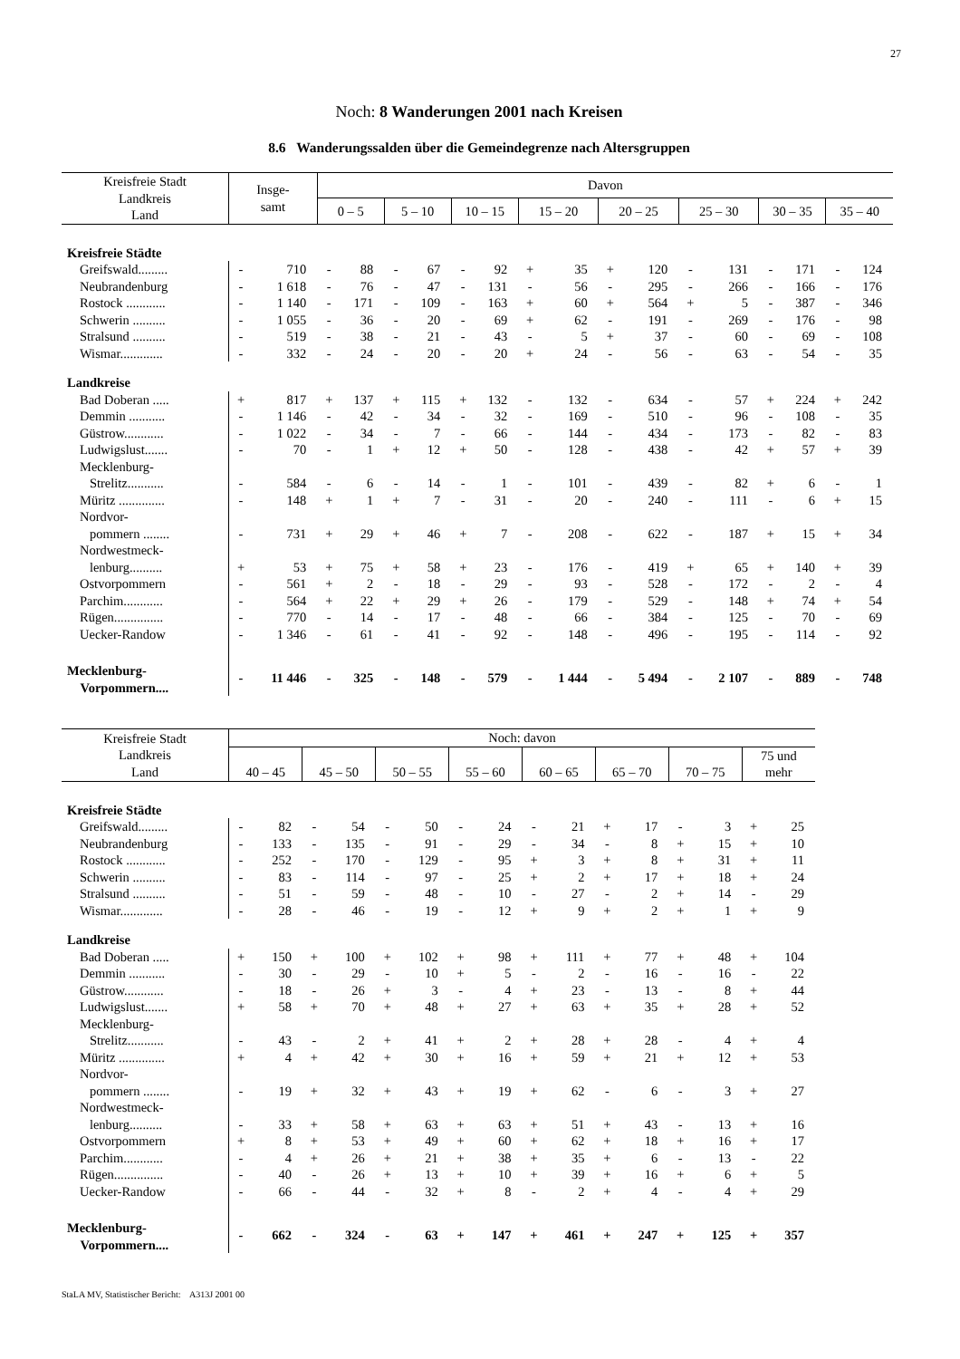27
Noch: 8 Wanderungen 2001 nach Kreisen
8.6 Wanderungssalden über die Gemeindegrenze nach Altersgruppen
| Kreisfreie Stadt Landkreis Land | Insge- samt | | Davon | | | | | | | | | | | | | | | |
| --- | --- | --- | --- | --- | --- | --- | --- | --- | --- | --- | --- | --- | --- | --- | --- | --- | --- | --- |
| | | | 0 – 5 | | 5 – 10 | | 10 – 15 | | 15 – 20 | | 20 – 25 | | 25 – 30 | | 30 – 35 | | 35 – 40 | |
| Kreisfreie Städte | | | | | | | | | | | | | | | | | | |
| Greifswald......... | - | 710 | - | 88 | - | 67 | - | 92 | + | 35 | + | 120 | - | 131 | - | 171 | - | 124 |
| Neubrandenburg | - | 1 618 | - | 76 | - | 47 | - | 131 | - | 56 | - | 295 | - | 266 | - | 166 | - | 176 |
| Rostock ............ | - | 1 140 | - | 171 | - | 109 | - | 163 | + | 60 | + | 564 | + | 5 | - | 387 | - | 346 |
| Schwerin .......... | - | 1 055 | - | 36 | - | 20 | - | 69 | + | 62 | - | 191 | - | 269 | - | 176 | - | 98 |
| Stralsund .......... | - | 519 | - | 38 | - | 21 | - | 43 | - | 5 | + | 37 | - | 60 | - | 69 | - | 108 |
| Wismar............. | - | 332 | - | 24 | - | 20 | - | 20 | + | 24 | - | 56 | - | 63 | - | 54 | - | 35 |
| Landkreise | | | | | | | | | | | | | | | | | | |
| Bad Doberan ..... | + | 817 | + | 137 | + | 115 | + | 132 | - | 132 | - | 634 | - | 57 | + | 224 | + | 242 |
| Demmin ........... | - | 1 146 | - | 42 | - | 34 | - | 32 | - | 169 | - | 510 | - | 96 | - | 108 | - | 35 |
| Güstrow............ | - | 1 022 | - | 34 | - | 7 | - | 66 | - | 144 | - | 434 | - | 173 | - | 82 | - | 83 |
| Ludwigslust....... | - | 70 | - | 1 | + | 12 | + | 50 | - | 128 | - | 438 | - | 42 | + | 57 | + | 39 |
| Mecklenburg- Strelitz........... | - | 584 | - | 6 | - | 14 | - | 1 | - | 101 | - | 439 | - | 82 | + | 6 | - | 1 |
| Müritz .............. | - | 148 | + | 1 | + | 7 | - | 31 | - | 20 | - | 240 | - | 111 | - | 6 | + | 15 |
| Nordvor- pommern ........ | - | 731 | + | 29 | + | 46 | + | 7 | - | 208 | - | 622 | - | 187 | + | 15 | + | 34 |
| Nordwestmeck- lenburg.......... | + | 53 | + | 75 | + | 58 | + | 23 | - | 176 | - | 419 | + | 65 | + | 140 | + | 39 |
| Ostvorpommern | - | 561 | + | 2 | - | 18 | - | 29 | - | 93 | - | 528 | - | 172 | - | 2 | - | 4 |
| Parchim............ | - | 564 | + | 22 | + | 29 | + | 26 | - | 179 | - | 529 | - | 148 | + | 74 | + | 54 |
| Rügen............... | - | 770 | - | 14 | - | 17 | - | 48 | - | 66 | - | 384 | - | 125 | - | 70 | - | 69 |
| Uecker-Randow | - | 1 346 | - | 61 | - | 41 | - | 92 | - | 148 | - | 496 | - | 195 | - | 114 | - | 92 |
| Mecklenburg- Vorpommern.... | - | 11 446 | - | 325 | - | 148 | - | 579 | - | 1 444 | - | 5 494 | - | 2 107 | - | 889 | - | 748 |
| Kreisfreie Stadt Landkreis Land | Noch: davon | | | | | | | | | | | | | | | |
| --- | --- | --- | --- | --- | --- | --- | --- | --- | --- | --- | --- | --- | --- | --- | --- | --- |
| | 40 – 45 | | 45 – 50 | | 50 – 55 | | 55 – 60 | | 60 – 65 | | 65 – 70 | | 70 – 75 | | 75 und mehr | |
| Kreisfreie Städte | | | | | | | | | | | | | | | | |
| Greifswald......... | - | 82 | - | 54 | - | 50 | - | 24 | - | 21 | + | 17 | - | 3 | + | 25 |
| Neubrandenburg | - | 133 | - | 135 | - | 91 | - | 29 | - | 34 | - | 8 | + | 15 | + | 10 |
| Rostock ............ | - | 252 | - | 170 | - | 129 | - | 95 | + | 3 | + | 8 | + | 31 | + | 11 |
| Schwerin .......... | - | 83 | - | 114 | - | 97 | - | 25 | + | 2 | + | 17 | + | 18 | + | 24 |
| Stralsund .......... | - | 51 | - | 59 | - | 48 | - | 10 | - | 27 | - | 2 | + | 14 | - | 29 |
| Wismar............. | - | 28 | - | 46 | - | 19 | - | 12 | + | 9 | + | 2 | + | 1 | + | 9 |
| Landkreise | | | | | | | | | | | | | | | | |
| Bad Doberan ..... | + | 150 | + | 100 | + | 102 | + | 98 | + | 111 | + | 77 | + | 48 | + | 104 |
| Demmin ........... | - | 30 | - | 29 | - | 10 | + | 5 | - | 2 | - | 16 | - | 16 | - | 22 |
| Güstrow............ | - | 18 | - | 26 | + | 3 | - | 4 | + | 23 | - | 13 | - | 8 | + | 44 |
| Ludwigslust....... | + | 58 | + | 70 | + | 48 | + | 27 | + | 63 | + | 35 | + | 28 | + | 52 |
| Mecklenburg- Strelitz........... | - | 43 | - | 2 | + | 41 | + | 2 | + | 28 | + | 28 | - | 4 | + | 4 |
| Müritz .............. | + | 4 | + | 42 | + | 30 | + | 16 | + | 59 | + | 21 | + | 12 | + | 53 |
| Nordvor- pommern ........ | - | 19 | + | 32 | + | 43 | + | 19 | + | 62 | - | 6 | - | 3 | + | 27 |
| Nordwestmeck- lenburg.......... | - | 33 | + | 58 | + | 63 | + | 63 | + | 51 | + | 43 | - | 13 | + | 16 |
| Ostvorpommern | + | 8 | + | 53 | + | 49 | + | 60 | + | 62 | + | 18 | + | 16 | + | 17 |
| Parchim............ | - | 4 | + | 26 | + | 21 | + | 38 | + | 35 | + | 6 | - | 13 | - | 22 |
| Rügen............... | - | 40 | - | 26 | + | 13 | + | 10 | + | 39 | + | 16 | + | 6 | + | 5 |
| Uecker-Randow | - | 66 | - | 44 | - | 32 | + | 8 | - | 2 | + | 4 | - | 4 | + | 29 |
| Mecklenburg- Vorpommern.... | - | 662 | - | 324 | - | 63 | + | 147 | + | 461 | + | 247 | + | 125 | + | 357 |
StaLA MV, Statistischer Bericht: A313J 2001 00